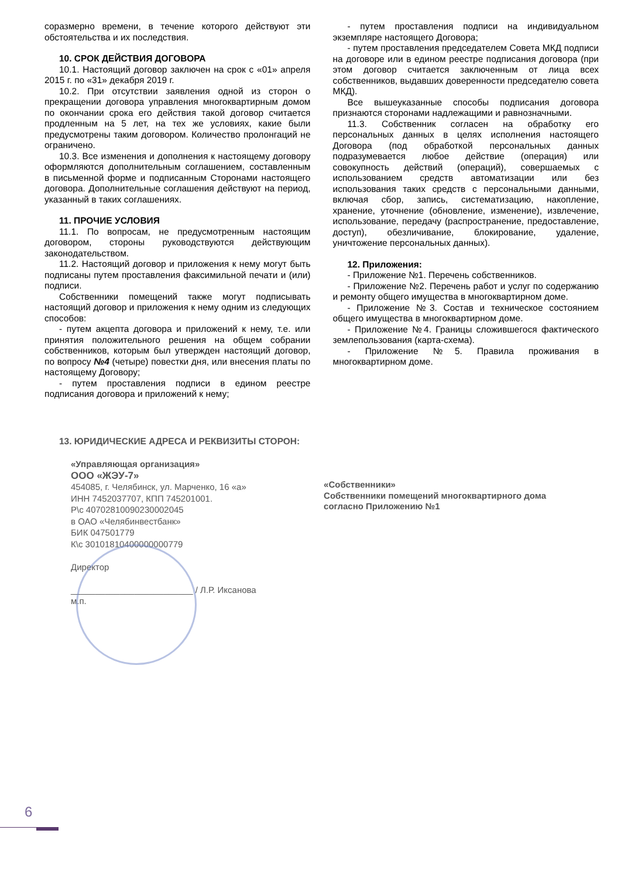соразмерно времени, в течение которого действуют эти обстоятельства и их последствия.
10. СРОК ДЕЙСТВИЯ ДОГОВОРА
10.1. Настоящий договор заключен на срок с «01» апреля 2015 г. по «31» декабря 2019 г.
10.2. При отсутствии заявления одной из сторон о прекращении договора управления многоквартирным домом по окончании срока его действия такой договор считается продленным на 5 лет, на тех же условиях, какие были предусмотрены таким договором. Количество пролонгаций не ограничено.
10.3. Все изменения и дополнения к настоящему договору оформляются дополнительным соглашением, составленным в письменной форме и подписанным Сторонами настоящего договора. Дополнительные соглашения действуют на период, указанный в таких соглашениях.
11. ПРОЧИЕ УСЛОВИЯ
11.1. По вопросам, не предусмотренным настоящим договором, стороны руководствуются действующим законодательством.
11.2. Настоящий договор и приложения к нему могут быть подписаны путем проставления факсимильной печати и (или) подписи.
Собственники помещений также могут подписывать настоящий договор и приложения к нему одним из следующих способов:
- путем акцепта договора и приложений к нему, т.е. или принятия положительного решения на общем собрании собственников, которым был утвержден настоящий договор, по вопросу №4 (четыре) повестки дня, или внесения платы по настоящему Договору;
- путем проставления подписи в едином реестре подписания договора и приложений к нему;
- путем проставления подписи на индивидуальном экземпляре настоящего Договора;
- путем проставления председателем Совета МКД подписи на договоре или в едином реестре подписания договора (при этом договор считается заключенным от лица всех собственников, выдавших доверенности председателю совета МКД).
Все вышеуказанные способы подписания договора признаются сторонами надлежащими и равнозначными.
11.3. Собственник согласен на обработку его персональных данных в целях исполнения настоящего Договора (под обработкой персональных данных подразумевается любое действие (операция) или совокупность действий (операций), совершаемых с использованием средств автоматизации или без использования таких средств с персональными данными, включая сбор, запись, систематизацию, накопление, хранение, уточнение (обновление, изменение), извлечение, использование, передачу (распространение, предоставление, доступ), обезличивание, блокирование, удаление, уничтожение персональных данных).
12. Приложения:
- Приложение №1. Перечень собственников.
- Приложение №2. Перечень работ и услуг по содержанию и ремонту общего имущества в многоквартирном доме.
- Приложение №3. Состав и техническое состоянием общего имущества в многоквартирном доме.
- Приложение №4. Границы сложившегося фактического землепользования (карта-схема).
- Приложение №5. Правила проживания в многоквартирном доме.
13. ЮРИДИЧЕСКИЕ АДРЕСА И РЕКВИЗИТЫ СТОРОН:
«Управляющая организация»
ООО «ЖЭУ-7»
454085, г. Челябинск, ул. Марченко, 16 «а»
ИНН 7452037707, КПП 745201001.
Р\с 40702810090230002045
в ОАО «Челябинвестбанк»
БИК 047501779
К\с 30101810400000000779
Директор
_________________________ / Л.Р. Иксанова
м.п.
«Собственники»
Собственники помещений многоквартирного дома согласно Приложению №1
6